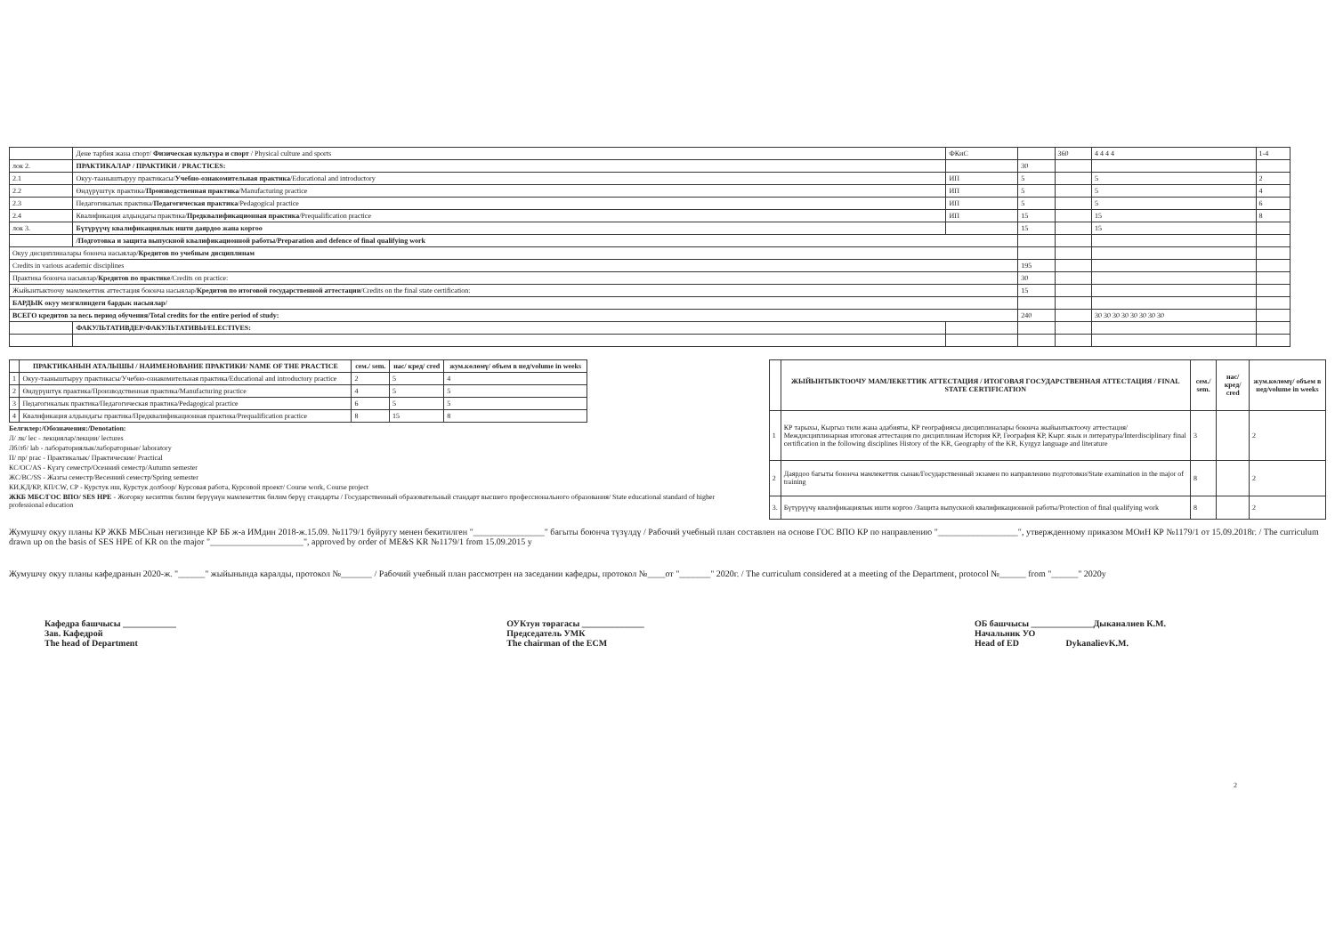| | Дене тарбия жана спорт/ Физическая культура и спорт / Physical culture and sports | ФКиС | | 360 | 4 4 4 4 | 1-4 |
| лок 2. | ПРАКТИКАЛАР / ПРАКТИКИ / PRACTICES: | | 30 | | | |
| 2.1 | Окуу-тааныштыруу практикасы/ Учебно-ознакомительная практика /Educational and introductory | ИП | 5 | | 5 | 2 |
| 2.2 | Өндүрүштүк практика/ Производственная практика /Manufacturing practice | ИП | 5 | | 5 | 4 |
| 2.3 | Педагогикалык практика/ Педагогическая практика /Pedagogical practice | ИП | 5 | | 5 | 6 |
| 2.4 | Квалификация алдындагы практика/ Предквалификационная практика /Prequalification practice | ИП | 15 | | 15 | 8 |
| лок 3. | Бүтүрүүчү квалификациялык ишти даярдоо жана коргоо | | 15 | | 15 | |
| | /Подготовка и защита выпускной квалификационной работы/Preparation and defence of final qualifying work | | | | | |
| Окуу дисциплиналары боюнча насыялар/ Кредитов по учебным дисциплинам | | | | | | |
| Credits in various academic disciplines | | | 195 | | | |
| Практика боюнча насыялар/ Кредитов по практике /Credits on practice: | | | 30 | | | |
| Жыйынтыктоочу мамлекеттик аттестация боюнча насыялар/ Кредитов по итоговой государственной аттестации /Credits on the final state certification: | | | 15 | | | |
| БАРДЫК окуу мезгилиндеги бардык насыялар/ | | | | | | |
| ВСЕГО кредитов за весь период обучения/Total credits for the entire period of study: | | | 240 | | 30 30 30 30 30 30 30 30 | |
| | ФАКУЛЬТАТИВДЕР/ФАКУЛЬТАТИВЫ/ELECTIVES: | | | | | |
| | ПРАКТИКАНЫН АТАЛЫШЫ / НАИМЕНОВАНИЕ ПРАКТИКИ/ NAME OF THE PRACTICE | сем./ sem. | нас/ кред/ cred | жум.көлөмү/ объем в нед/volume in weeks |
| --- | --- | --- | --- | --- |
| 1 | Окуу-тааныштыруу практикасы/Учебно-ознакомительная практика/Educational and introductory practice | 2 | 5 | 4 |
| 2 | Өндүрүштүк практика/Производственная практика/Manufacturing practice | 4 | 5 | 5 |
| 3 | Педагогикалык практика/Педагогическая практика/Pedagogical practice | 6 | 5 | 5 |
| 4 | Квалификация алдындагы практика/Предквалификационная практика/Prequalification practice | 8 | 15 | 8 |
Белгилер:/Обозначения:/Denotation:
Л/ лк/ lec - лекциялар/лекции/ lectures
Лб/лб/ lab - лабораториялык/лабораторные/ laboratory
П/ пр/ prac - Практикалык/ Практические/ Practical
КС/ОС/AS - Күзгү семестр/Осенний семестр/Autumn semester
ЖС/ВС/SS - Жазгы семестр/Весенний семестр/Spring semester
КИ,КД/КР, КП/CW, CP - Курстук иш, Курстук долбоор/ Курсовая работа, Курсовой проект/ Course work, Course project
ЖКБ МБС/ГОС ВПО/ SES HPE - Жогорку кесиптик билим берүүнүн мамлекеттик билим берүү стандарты / Государственный образовательный стандарт высшего профессионального образования/ State educational standard of higher professional education
| | ЖЫЙЫНТЫКТООЧУ МАМЛЕКЕТТИК АТТЕСТАЦИЯ / ИТОГОВАЯ ГОСУДАРСТВЕННАЯ АТТЕСТАЦИЯ / FINAL STATE CERTIFICATION | сем./ sem. | нас/ кред/ cred | жум.көлөмү/ объем в нед/volume in weeks |
| --- | --- | --- | --- | --- |
| 1 | КР тарыхы, Кыргыз тили жана адабияты, КР географиясы дисциплиналары боюнча жыйынтыктоочу аттестация/Междисциплинарная итоговая аттестация по дисциплинам История КР, География КР, Кырг. язык и литература/Interdisciplinary final certification in the following disciplines History of the KR, Geography of the KR, Kyrgyz language and literature | 3 | | 2 |
| 2 | Даярдоо багыты боюнча мамлекеттик сынак/Государственный экзамен по направлению подготовки/State examination in the major of training | 8 | | 2 |
| 3. | Бүтүрүүчү квалификациялык ишти коргоо /Защита выпускной квалификационной работы/Protection of final qualifying work | 8 | | 2 |
Жумушчу окуу планы КР ЖКБ МБСнын негизинде КР ББ ж-а ИМдин 2018-ж.15.09. №1179/1 буйругу менен бекитилген "________________" багыты боюнча түзүлдү / Рабочий учебный план составлен на основе ГОС ВПО КР по направлению "__________________", утвержденному приказом МОиН КР №1179/1 от 15.09.2018г. / The curriculum drawn up on the basis of SES HPE of KR on the major "_____________________", approved by order of ME&S KR №1179/1 from 15.09.2015 y
Жумушчу окуу планы кафедранын 2020-ж. "______" жыйынында каралды, протокол №_______ / Рабочий учебный план рассмотрен на заседании кафедры, протокол №____от "_______" 2020г. / The curriculum considered at a meeting of the Department, protocol №______ from "______" 2020y
Кафедра башчысы ____________
Зав. Кафедрой
The head of Department
ОУКтун төрагасы ______________
Председатель УМК
The chairman of the ECM
ОБ башчысы ______________Дыканалиев К.М.
Начальник УО
Head of ED DykanalievK.M.
2